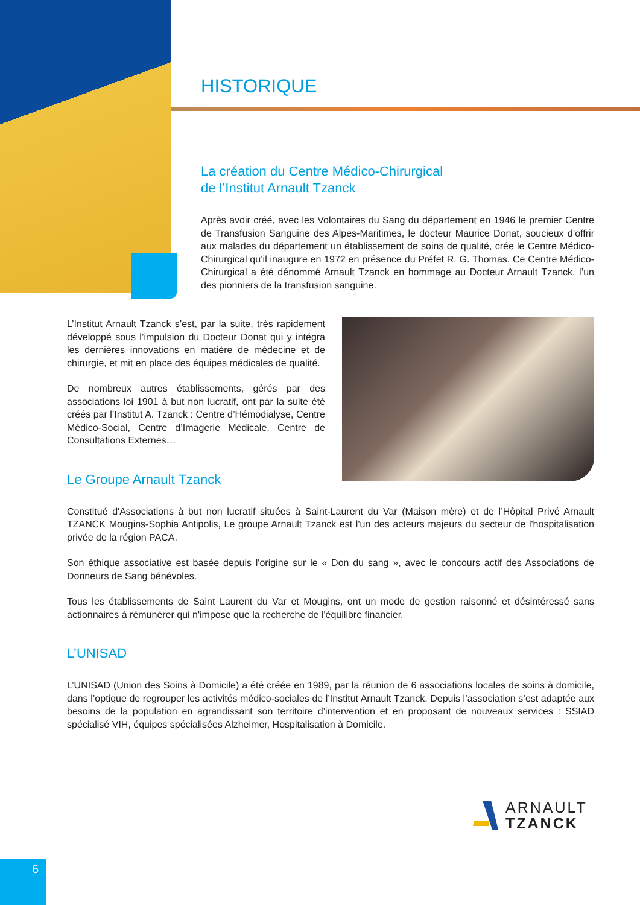HISTORIQUE
La création du Centre Médico-Chirurgical
de l’Institut Arnault Tzanck
Après avoir créé, avec les Volontaires du Sang du département en 1946 le premier Centre de Transfusion Sanguine des Alpes-Maritimes, le docteur Maurice Donat, soucieux d’offrir aux malades du département un établissement de soins de qualité, crée le Centre Médico-Chirurgical qu’il inaugure en 1972 en présence du Préfet R. G. Thomas. Ce Centre Médico-Chirurgical a été dénommé Arnault Tzanck en hommage au Docteur Arnault Tzanck, l’un des pionniers de la transfusion sanguine.
L’Institut Arnault Tzanck s’est, par la suite, très rapidement développé sous l’impulsion du Docteur Donat qui y intégra les dernières innovations en matière de médecine et de chirurgie, et mit en place des équipes médicales de qualité.
De nombreux autres établissements, gérés par des associations loi 1901 à but non lucratif, ont par la suite été créés par l’Institut A. Tzanck : Centre d’Hémodialyse, Centre Médico-Social, Centre d’Imagerie Médicale, Centre de Consultations Externes…
Le Groupe Arnault Tzanck
Constitué d'Associations à but non lucratif situées à Saint-Laurent du Var (Maison mère) et de l’Hôpital Privé Arnault TZANCK Mougins-Sophia Antipolis, Le groupe Arnault Tzanck est l'un des acteurs majeurs du secteur de l'hospitalisation privée de la région PACA.
Son éthique associative est basée depuis l'origine sur le « Don du sang », avec le concours actif des Associations de Donneurs de Sang bénévoles.
Tous les établissements de Saint Laurent du Var et Mougins, ont un mode de gestion raisonné et désintéressé sans actionnaires à rémunérer qui n'impose que la recherche de l'équilibre financier.
L’UNISAD
L’UNISAD (Union des Soins à Domicile) a été créée en 1989, par la réunion de 6 associations locales de soins à domicile, dans l’optique de regrouper les activités médico-sociales de l’Institut Arnault Tzanck. Depuis l’association s’est adaptée aux besoins de la population en agrandissant son territoire d’intervention et en proposant de nouveaux services : SSIAD spécialisé VIH, équipes spécialisées Alzheimer, Hospitalisation à Domicile.
ARNAULT
TZANCK
6